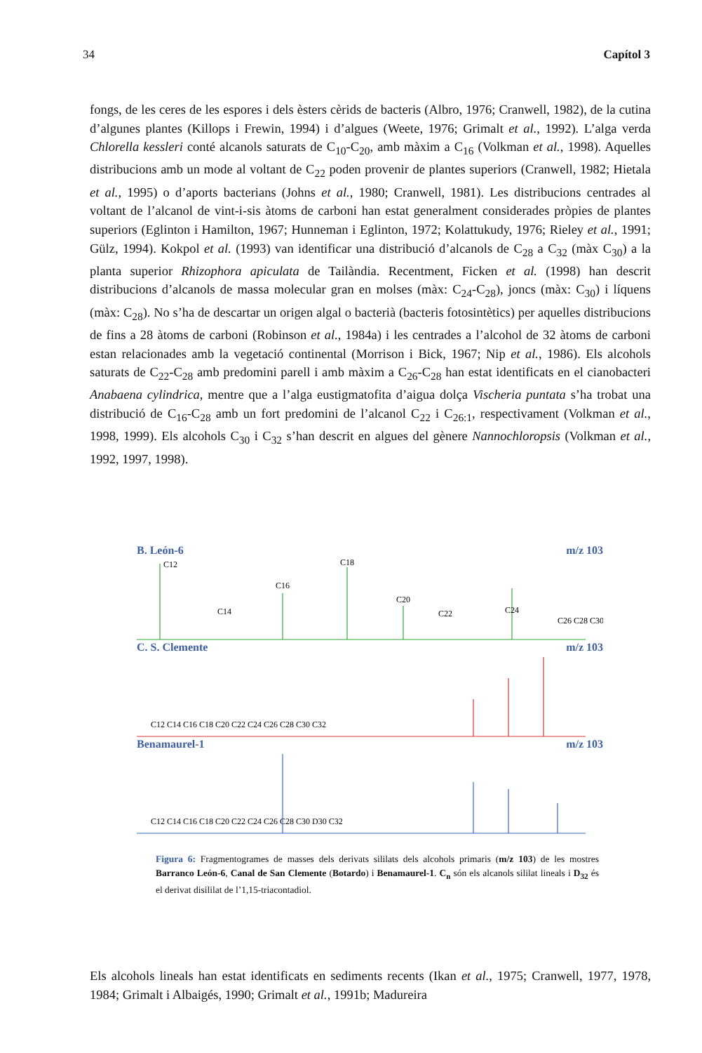34 Capítol 3
fongs, de les ceres de les espores i dels èsters cèrids de bacteris (Albro, 1976; Cranwell, 1982), de la cutina d’algunes plantes (Killops i Frewin, 1994) i d’algues (Weete, 1976; Grimalt et al., 1992). L’alga verda Chlorella kessleri conté alcanols saturats de C<sub>10</sub>-C<sub>20</sub>, amb màxim a C<sub>16</sub> (Volkman et al., 1998). Aquelles distribucions amb un mode al voltant de C<sub>22</sub> poden provenir de plantes superiors (Cranwell, 1982; Hietala et al., 1995) o d’aports bacterians (Johns et al., 1980; Cranwell, 1981). Les distribucions centrades al voltant de l’alcanol de vint-i-sis àtoms de carboni han estat generalment considerades pròpies de plantes superiors (Eglinton i Hamilton, 1967; Hunneman i Eglinton, 1972; Kolattukudy, 1976; Rieley et al., 1991; Gülz, 1994). Kokpol et al. (1993) van identificar una distribució d’alcanols de C<sub>28</sub> a C<sub>32</sub> (màx C<sub>30</sub>) a la planta superior Rhizophora apiculata de Tailàndia. Recentment, Ficken et al. (1998) han descrit distribucions d’alcanols de massa molecular gran en molses (màx: C<sub>24</sub>-C<sub>28</sub>), joncs (màx: C<sub>30</sub>) i líquens (màx: C<sub>28</sub>). No s’ha de descartar un origen algal o bacterià (bacteris fotosintètics) per aquelles distribucions de fins a 28 àtoms de carboni (Robinson et al., 1984a) i les centrades a l’alcohol de 32 àtoms de carboni estan relacionades amb la vegetació continental (Morrison i Bick, 1967; Nip et al., 1986). Els alcohols saturats de C<sub>22</sub>-C<sub>28</sub> amb predomini parell i amb màxim a C<sub>26</sub>-C<sub>28</sub> han estat identificats en el cianobacteri Anabaena cylindrica, mentre que a l’alga eustigmatofita d’aigua dolça Vischeria puntata s’ha trobat una distribució de C<sub>16</sub>-C<sub>28</sub> amb un fort predomini de l’alcanol C<sub>22</sub> i C<sub>26:1</sub>, respectivament (Volkman et al., 1998, 1999). Els alcohols C<sub>30</sub> i C<sub>32</sub> s’han descrit en algues del gènere Nannochloropsis (Volkman et al., 1992, 1997, 1998).
B. León-6 m/z 103
C12
C18
C16
C20
C22
C24
C14
C26 C28 C30
C. S. Clemente m/z 103
C12 C14 C16 C18 C20 C22 C24 C26 C28 C30 C32
Benamaurel-1 m/z 103
C12 C14 C16 C18 C20 C22 C24 C26 C28 C30 D30 C32
Figura 6: Fragmentogrames de masses dels derivats sililats dels alcohols primaris (m/z 103) de les mostres Barranco León-6, Canal de San Clemente (Botardo) i Benamaurel-1. C<sub>n</sub> són els alcanols sililat lineals i D<sub>32</sub> és el derivat disililat de l’1,15-triacontadiol.
Els alcohols lineals han estat identificats en sediments recents (Ikan et al., 1975; Cranwell, 1977, 1978, 1984; Grimalt i Albaigés, 1990; Grimalt et al., 1991b; Madureira